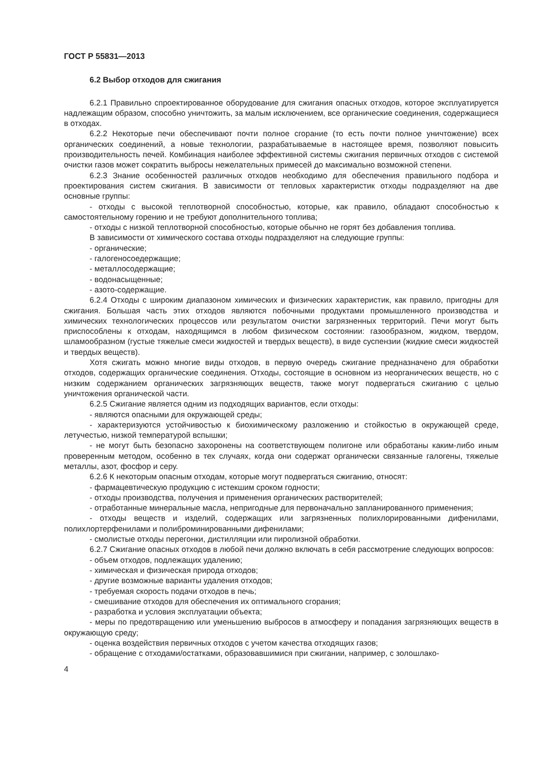ГОСТ Р 55831—2013
6.2 Выбор отходов для сжигания
6.2.1 Правильно спроектированное оборудование для сжигания опасных отходов, которое эксплуатируется надлежащим образом, способно уничтожить, за малым исключением, все органические соединения, содержащиеся в отходах.
6.2.2 Некоторые печи обеспечивают почти полное сгорание (то есть почти полное уничтожение) всех органических соединений, а новые технологии, разрабатываемые в настоящее время, позволяют повысить производительность печей. Комбинация наиболее эффективной системы сжигания первичных отходов с системой очистки газов может сократить выбросы нежелательных примесей до максимально возможной степени.
6.2.3 Знание особенностей различных отходов необходимо для обеспечения правильного подбора и проектирования систем сжигания. В зависимости от тепловых характеристик отходы подразделяют на две основные группы:
- отходы с высокой теплотворной способностью, которые, как правило, обладают способностью к самостоятельному горению и не требуют дополнительного топлива;
- отходы с низкой теплотворной способностью, которые обычно не горят без добавления топлива.
В зависимости от химического состава отходы подразделяют на следующие группы:
- органические;
- галогеносоедержащие;
- металлосодержащие;
- водонасыщенные;
- азото-содержащие.
6.2.4 Отходы с широким диапазоном химических и физических характеристик, как правило, пригодны для сжигания. Большая часть этих отходов являются побочными продуктами промышленного производства и химических технологических процессов или результатом очистки загрязненных территорий. Печи могут быть приспособлены к отходам, находящимся в любом физическом состоянии: газообразном, жидком, твердом, шламообразном (густые тяжелые смеси жидкостей и твердых веществ), в виде суспензии (жидкие смеси жидкостей и твердых веществ).
Хотя сжигать можно многие виды отходов, в первую очередь сжигание предназначено для обработки отходов, содержащих органические соединения. Отходы, состоящие в основном из неорганических веществ, но с низким содержанием органических загрязняющих веществ, также могут подвергаться сжиганию с целью уничтожения органической части.
6.2.5 Сжигание является одним из подходящих вариантов, если отходы:
- являются опасными для окружающей среды;
- характеризуются устойчивостью к биохимическому разложению и стойкостью в окружающей среде, летучестью, низкой температурой вспышки;
- не могут быть безопасно захоронены на соответствующем полигоне или обработаны каким-либо иным проверенным методом, особенно в тех случаях, когда они содержат органически связанные галогены, тяжелые металлы, азот, фосфор и серу.
6.2.6 К некоторым опасным отходам, которые могут подвергаться сжиганию, относят:
- фармацевтическую продукцию с истекшим сроком годности;
- отходы производства, получения и применения органических растворителей;
- отработанные минеральные масла, непригодные для первоначально запланированного применения;
- отходы веществ и изделий, содержащих или загрязненных полихлорированными дифенилами, полихлортерфенилами и полиброминированными дифенилами;
- смолистые отходы перегонки, дистилляции или пиролизной обработки.
6.2.7 Сжигание опасных отходов в любой печи должно включать в себя рассмотрение следующих вопросов:
- объем отходов, подлежащих удалению;
- химическая и физическая природа отходов;
- другие возможные варианты удаления отходов;
- требуемая скорость подачи отходов в печь;
- смешивание отходов для обеспечения их оптимального сгорания;
- разработка и условия эксплуатации объекта;
- меры по предотвращению или уменьшению выбросов в атмосферу и попадания загрязняющих веществ в окружающую среду;
- оценка воздействия первичных отходов с учетом качества отходящих газов;
- обращение с отходами/остатками, образовавшимися при сжигании, например, с золошлако-
4